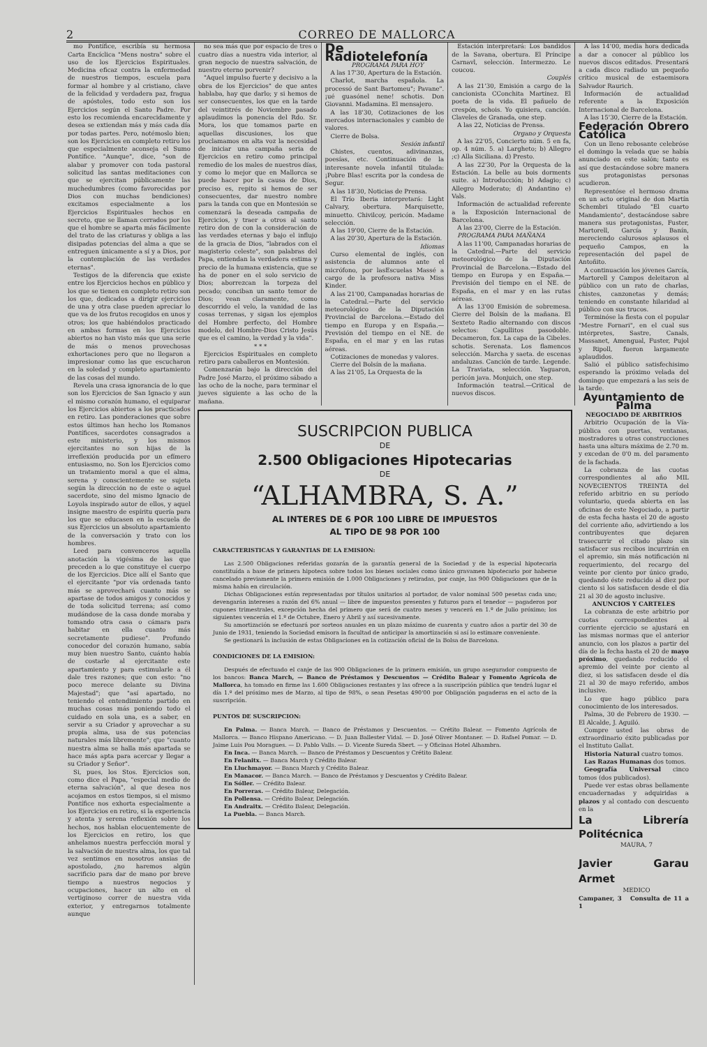2 CORREO DE MALLORCA
mo Pontífice, escribía su hermosa Carta Encíclica "Mens nostra" sobre el uso de los Ejercicios Espirituales. Medicina eficaz contra la enfermedad de nuestros tiempos, escuela para formar al hombre y al cristiano, clave de la felicidad y verdadera paz, fragua de apóstoles, todo esto son los Ejercicios según el Santo Padre. Por esto los recomienda encarecidamente y desea se extiendan más y más cada día por todas partes. Pero, notémoslo bien; son los Ejercicios en completo retiro los que especialmente aconseja el Sumo Pontífice. "Aunque", dice, "son de alabar y promover con toda pastoral solicitud las santas meditaciones con que se ejercitan públicamente las muchedumbres (como favorecidas por Dios con muchas bendiciones) excitamos especialmente a los Ejercicios Espirituales hechos en secreto, que se llaman cerrados por los que el hombre se aparta más fácilmente del trato de las criaturas y obliga a las disipadas potencias del alma a que se entreguen únicamente a sí y a Dios, por la contemplación de las verdades eternas".
Testigos de la diferencia que existe entre los Ejercicios hechos en público y los que se tienen en completo retiro son los que, dedicados a dirigir ejercicios de una y otra clase pueden apreciar lo que va de los frutos recogidos en unos y otros; los que habiéndolos practicado en ambas formas en los Ejercicios abiertos no han visto más que una serie de más o menos provechosas exhortaciones pero que no llegaron a impresionar como las que escucharon en la soledad y completo apartamiento de las cosas del mundo.
Revela una crasa ignorancia de lo que son los Ejercicios de San Ignacio y aun el mismo corazón humano, el equiparar los Ejercicios abiertos a los practicados en retiro. Las ponderaciones que sobre estos últimos han hecho los Romanos Pontífices, sacerdotes consagrados a este ministerio, y los mismos ejercitantes no son hijas de la irreflexión producida por un efímero entusiasmo, no. Son los Ejercicios como un tratamiento moral a que el alma, serena y conscientemente se sujeta según la dirección no de este o aquel sacerdote, sino del mismo Ignacio de Loyola inspirado autor de ellos, y aquel insigne maestro de espíritu quería para los que se educasen en la escuela de sus Ejercicios un absoluto apartamiento de la conversación y trato con los hombres.
Leed para convenceros aquella anotación la vigésima de las que preceden a lo que constituye el cuerpo de los Ejercicios. Dice allí el Santo que el ejercitante "por vía ordenada tanto más se aprovechará cuanto más se apartase de todos amigos y conocidos y de toda solicitud terrena; así como mudándose de la casa donde moraba y tomando otra casa o cámara para habitar en ella cuanto más secretamente pudiese". Profundo conocedor del corazón humano, sabía muy bien nuestro Santo, cuánto había de costarle al ejercitante este apartamiento y para estimularle a él dale tres razones; que con esto: "no poco merece delante su Divina Majestad"; que "así apartado, no teniendo el entendimiento partido en muchas cosas más poniendo todo el cuidado en sola una, es a saber, en servir a su Criador y aprovechar a su propia alma, usa de sus potencias naturales más libremente"; que "cuanto nuestra alma se halla más apartada se hace más apta para acercar y llegar a su Criador y Señor".
Si, pues, los Stos. Ejercicios son, como dice el Papa, "especial medio de eterna salvación", al que desea nos acojamos en estos tiempos, si el mismo Pontífice nos exhorta especialmente a los Ejercicios en retiro, si la experiencia y atenta y serena reflexión sobre los hechos, nos hablan elocuentemente de los Ejercicios en retiro, los que anhelamos nuestra perfección moral y la salvación de nuestra alma, los que tal vez sentimos en nosotros ansias de apostolado, ¿no haremos algún sacrificio para dar de mano por breve tiempo a nuestros negocios y ocupaciones, hacer un alto en el vertiginoso correr de nuestra vida exterior, y entregarnos totalmente aunque
no sea más que por espacio de tres o cuatro días a nuestra vida interior, al gran negocio de nuestra salvación, de nuestro eterno porvenir?
"Aquel impulso fuerte y decisivo a la obra de los Ejercicios" de que antes hablaba, hay que darlo; y si hemos de ser consecuentes, los que en la tarde del veintitrés de Noviembre pasado aplaudimos la ponencia del Rdo. Sr. Mora, los que tomamos parte en aquellas discusiones, los que proclamamos en alta voz la necesidad de iniciar una campaña seria de Ejercicios en retiro como principal remedio de los males de nuestros días, y como lo mejor que en Mallorca se puede hacer por la causa de Dios, preciso es, repito si hemos de ser consecuentes, dar nuestro nombre para la tanda con que en Montesión se comenzará la deseada campaña de Ejercicios, y traer a otros al santo retiro don de con la consideración de las verdades eternas y bajo el influjo de la gracia de Dios, "labrados con el magisterio celeste", son palabras del Papa, entiendan la verdadera estima y precio de la humana existencia, que se ha de poner en el solo servicio de Dios; aborrezcan la torpeza del pecado; conciban un santo temor de Dios; vean claramente, como descorrido el velo, la vanidad de las cosas terrenas, y sigan los ejemplos del Hombre perfecto, del Hombre modelo, del Hombre-Dios Cristo Jesús que es el camino, la verdad y la vida".
* * *
Ejercicios Espirituales en completo retiro para caballeros en Montesión.
Comenzarán bajo la dirección del Padre José Marzo, el próximo sábado a las ocho de la noche, para terminar el jueves siguiente a las ocho de la mañana.
De Radiotelefonía
PROGRAMA PARA HOY
A las 17'30, Apertura de la Estación.
Charlot, marcha española. La processó de Sant Bartomeu"; Pavane". ¡ué guasónel nene! schotis. Don Giovanni. Madamina. El mensajero.
A las 18'30, Cotizaciones de los mercados internacionales y cambio de valores.
Cierre de Bolsa.
Sesión infantil
Chistes, cuentos, adivinanzas, poesías, etc. Continuación de la interesante novela infantil titulada: ¡Pobre Blas! escrita por la condesa de Segur.
A las 18'30, Noticias de Prensa.
El Trío Iberia interpretará: Light Calvary, obertura. Marquisette, minuetto. Chivilcoy, pericón. Madame selección.
A las 19'00, Cierre de la Estación.
A las 20'30, Apertura de la Estación.
Idiomas
Curso elemental de inglés, con asistencia de alumnos ante el micrófono, por lasEscuelas Massé a cargo de la profesora nativa Miss Kinder.
A las 21'00, Campanadas horarias de la Catedral.—Parte del servicio meteorológico de la Diputación Provincial de Barcelona.—Estado del tiempo en Europa y en España.—Previsión del tiempo en el NE. de España, en el mar y en las rutas aéreas.
Cotizaciones de monedas y valores.
Cierre del Bolsín de la mañana.
A las 21'05, La Orquesta de la
Estación interpretará: Los bandidos de la Savana, obertura. El Príncipe Carnavl, selección. Intermezzo. Le coucou.
Couplés
A las 21'30, Emisión a cargo de la cancionista CConchita Martínez. El poeta de la vida. El pañuelo de crespón, schois. Yo quisiera, canción. Claveles de Granada, one step.
A las 22, Noticias de Prensa.
Organo y Orquesta
A las 22'05, Concierto núm. 5 en fa, op. 4 núm. 5. a) Largheto; b) Allegro ;c) Alla Siciliana. d) Presto.
A las 22'30, Por la Orquesta de la Estación. La belle au bois dorments suite. a) Introducción; b) Adagio; c) Allegro Moderato; d) Andantino e) Vals.
Información de actualidad referente a la Exposición Internacional de Barcelona.
A las 23'00, Cierre de la Estación.
PROGRAMA PARA MAÑANA
A las 11'00, Campanadas horarias de la Catedral.—Parte del servicio meteorológico de la Diputación Provincial de Barcelona.—Estado del tiempo en Europa y en España.—Previsión del tiempo en el NE. de España, en el mar y en las rutas aéreas.
A las 13'00 Emisión de sobremesa. Cierre del Bolsín de la mañana. El Sexteto Radio alternando con discos selectos: Capullitos pasodoble. Decameron, fox. La capa de la Cibeles. schotis. Serenata. Los flamencos selección. Marcha y saeta. de escenas andaluzas. Canción de tarde. Legende. La Traviata, selección. Yaguaron, pericón java. Monjuich, one step.
Información teatral.—Critical de nuevos discos.
SUSCRIPCION PUBLICA
DE
2.500 Obligaciones Hipotecarias
DE
“ALHAMBRA, S. A.”
AL INTERES DE 6 POR 100 LIBRE DE IMPUESTOS
AL TIPO DE 98 POR 100
CARACTERISTICAS Y GARANTIAS DE LA EMISION:
Las 2.500 Obligaciones referidas gozarán de la garantía general de la Sociedad y de la especial hipotecaria constituída a base de primera hipoteca sobre todos los bienes sociales como único gravamen hipotecario por haberse cancelado previamente la primera emisión de 1.000 Obligaciones y retiradas, por canje, las 900 Obligaciones que de la misma había en circulación.
Dichas Obligaciones están representadas por títulos unitarios al portador, de valor nominal 500 pesetas cada uno; devengarán intereses a razón del 6% anual — libre de impuestos presentes y futuros para el tenedor — pagaderos por cupones trimestrales, excepción hecha del primero que será de cuatro meses y vencerá en 1.º de Julio próximo; los siguientes vencerán el 1.º de Octubre, Enero y Abril y así sucesivamente.
Su amortización se efectuará por sorteos anuales en un plazo máximo de cuarenta y cuatro años a partir del 30 de Junio de 1931, teniendo la Sociedad emisora la facultad de anticipar la amortización si así lo estimare conveniente.
Se gestionará la inclusión de estas Obligaciones en la cotización oficial de la Bolsa de Barcelona.
CONDICIONES DE LA EMISION:
Después de efectuado el canje de las 900 Obligaciones de la primera emisión, un grupo asegurador compuesto de los bancos: Banca March, — Banco de Préstamos y Descuentos — Crédito Balear y Fomento Agrícola de Mallorca, ha tomado en firme las 1.600 Obligaciones restantes y las ofrece a la suscripción pública que tendrá lugar el día 1.º del próximo mes de Marzo, al tipo de 98%, o sean Pesetas 490'00 por Obligación pagaderas en el acto de la suscripción.
PUNTOS DE SUSCRIPCION:
En Palma. — Banca March. — Banco de Préstamos y Descuentos. — Crétito Balear. — Fomento Agrícola de Mallorca. — Banco Hispano Americano. — D. Juan Ballester Vidal. — D. José Oliver Montaner. — D. Rafael Pomar. — D. Jaime Luis Pou Moragues. — D. Pablo Valls. — D. Vicente Sureda Sbert. — y Oficinas Hotel Alhambra.
En Inca. — Banca March. — Banco de Préstamos y Descuentos y Crétito Balear.
En Felanitx. — Banca March y Crédito Balear.
En Lluchmayor. — Banca March y Crédito Balear.
En Manacor. — Banca March. — Banco de Préstamos y Descuentos y Crédito Balear.
En Sóller. — Crédito Balear.
En Porreras. — Crédito Balear, Delegación.
En Pollensa. — Crédito Balear, Delegación.
En Andraitx. — Crédito Balear, Delegación.
La Puebla. — Banca March.
A las 14'00, media hora dedicada a dar a conocer al público los nuevos discos editados. Presentará a cada disco radiado un pequeño crítico musical de estaemisora Salvador Raurich.
Información de actualidad referente a la Exposición Internacional de Barcelona.
A las 15'30, Cierre de la Estación.
Federación Obrero Católica
Con un lleno rebosante celebróse el domingo la velada que se había anunciado en este salón; tanto es así que destacándose sobre manera sus protagonistas personas acudieron.
Representóse el hermoso drama en un acto original de don Martín Schembri titulado "El cuarto Mandamiento", destacándose sabre manera sus protagonistas, Fuster, Martorell, García y Banín, mereciendo calurosos aplausos el pequeño Campos, en la representación del papel de Antoñito.
A continuación los jóvenes García, Martorell y Campos deleitaron al público con un rato de charlas, chistes, canzonetas y demás; teniendo en constante hilaridad al público con sus trucos.
Terminóse la fiesta con el popular "Mestre Fornari", en el cual sus intérpretes, Sastre, Canals, Massanet, Amengual, Fuster, Pujol y Ripoll, fueron largamente aplaudidos.
Salió el público satisfechisimo esperando la próximo velada del domingo que empezará a las seis de la tarde.
Ayuntamiento de Palma
NEGOCIADO DE ARBITRIOS
Arbitrio Ocupación de la Vía-pública con puertas, ventanas, mostradores u otras construcciones hasta una altura máxima de 2.70 m. y excedan de 0'0 m. del paramento de la fachada.
La cobranza de las cuotas correspondientes al año MIL NOVECIENTOS TREINTA del referido arbitrio en su período voluntario, queda abierta en las oficinas de este Negociado, a partir de esta fecha hasta el 20 de agosto del corriente año, advirtiendo a los contribuyentes que dejaren trasecurrir el citado plazo sin satisfacer sus recibos incurrirán en el apremio, sin más notificación ni requerimiento, del recargo del veinte por ciento por único grado, quedando éste reducido al diez por ciento si los satisfacen desde el día 21 al 30 de agosto inclusive.
ANUNCIOS Y CARTELES
La cobranza de este arbitrio por cuotas correspondientes al corriente ejercicio se ajustará en las mismas normas que el anterior anuncio, con los plazos a partir del día de la fecha hasta el 20 de mayo próximo, quedando reducido el apremio del veinte por ciento al diez, si los satisfacen desde el día 21 al 30 de mayo referido, ambos inclusive.
Lo que hago público para conocimiento de los interesados.
Palma, 30 de Febrero de 1930. — El Alcalde, J. Aguiló.
Compre usted las obras de extraordinario éxito publicadas por el Instituto Gallat.
Historia Natural cuatro tomos.
Las Razas Humanas dos tomos.
Geografía Universal cinco tomos (dos publicados).
Puede ver estas obras bellamente encuadernadas y adquiridas a plazos y al contado con descuento en la
La Librería Politécnica
MAURA, 7
Javier Garau Armet
MEDICO
Campaner, 3 Consulta de 11 a 1